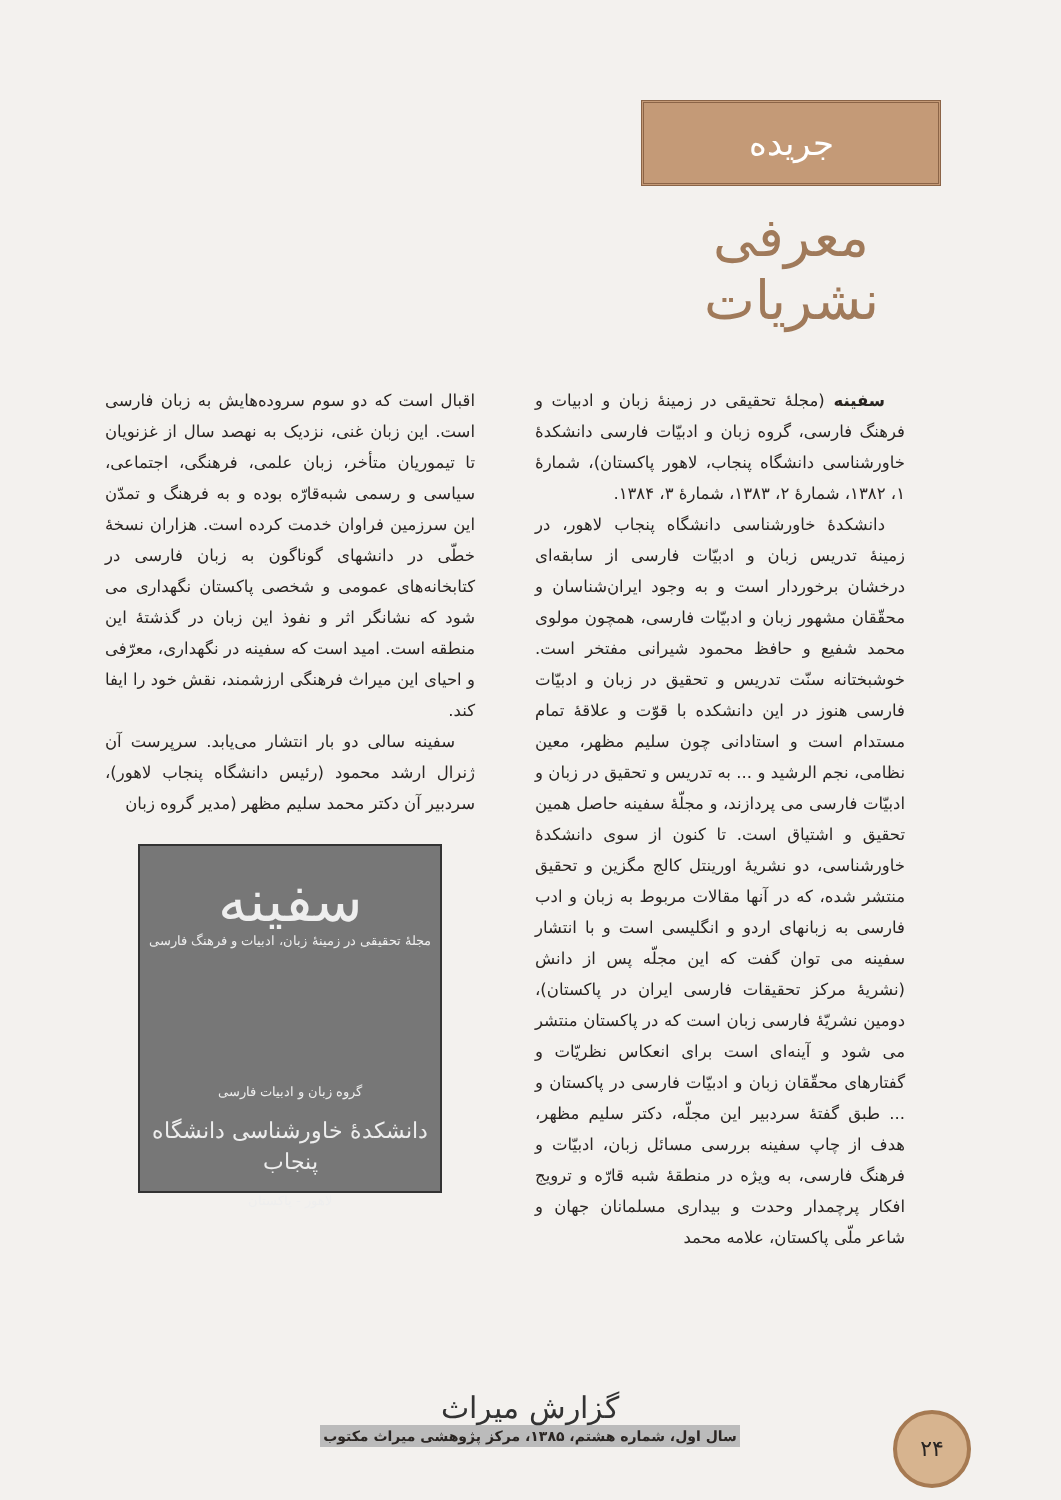جریده
معرفی نشریات
سفینه (مجلهٔ تحقیقی در زمینهٔ زبان و ادبیات و فرهنگ فارسی، گروه زبان و ادبیّات فارسی دانشکدهٔ خاورشناسی دانشگاه پنجاب، لاهور پاکستان)، شمارهٔ ۱، ۱۳۸۲، شمارهٔ ۲، ۱۳۸۳، شمارهٔ ۳، ۱۳۸۴.
دانشکدهٔ خاورشناسی دانشگاه پنجاب لاهور، در زمینهٔ تدریس زبان و ادبیّات فارسی از سابقه‌ای درخشان برخوردار است و به وجود ایران‌شناسان و محقّقان مشهور زبان و ادبیّات فارسی، همچون مولوی محمد شفیع و حافظ محمود شیرانی مفتخر است. خوشبختانه سنّت تدریس و تحقیق در زبان و ادبیّات فارسی هنوز در این دانشکده با قوّت و علاقهٔ تمام مستدام است و استادانی چون سلیم مظهر، معین نظامی، نجم الرشید و ... به تدریس و تحقیق در زبان و ادبیّات فارسی می پردازند، و مجلّهٔ سفینه حاصل همین تحقیق و اشتیاق است. تا کنون از سوی دانشکدهٔ خاورشناسی، دو نشریهٔ اورینتل کالج مگزین و تحقیق منتشر شده، که در آنها مقالات مربوط به زبان و ادب فارسی به زبانهای اردو و انگلیسی است و با انتشار سفینه می توان گفت که این مجلّه پس از دانش (نشریهٔ مرکز تحقیقات فارسی ایران در پاکستان)، دومین نشریّهٔ فارسی زبان است که در پاکستان منتشر می شود و آینه‌ای است برای انعکاس نظریّات و گفتارهای محقّقان زبان و ادبیّات فارسی در پاکستان و ... طبق گفتهٔ سردبیر این مجلّه، دکتر سلیم مظهر، هدف از چاپ سفینه بررسی مسائل زبان، ادبیّات و فرهنگ فارسی، به ویژه در منطقهٔ شبه قارّه و ترویج افکار پرچمدار وحدت و بیداری مسلمانان جهان و شاعر ملّی پاکستان، علامه محمد
اقبال است که دو سوم سروده‌هایش به زبان فارسی است. این زبان غنی، نزدیک به نهصد سال از غزنویان تا تیموریان متأخر، زبان علمی، فرهنگی، اجتماعی، سیاسی و رسمی شبه‌قارّه بوده و به فرهنگ و تمدّن این سرزمین فراوان خدمت کرده است. هزاران نسخهٔ خطّی در دانشهای گوناگون به زبان فارسی در کتابخانه‌های عمومی و شخصی پاکستان نگهداری می شود که نشانگر اثر و نفوذ این زبان در گذشتهٔ این منطقه است. امید است که سفینه در نگهداری، معرّفی و احیای این میراث فرهنگی ارزشمند، نقش خود را ایفا کند.
سفینه سالی دو بار انتشار می‌یابد. سرپرست آن ژنرال ارشد محمود (رئیس دانشگاه پنجاب لاهور)، سردبیر آن دکتر محمد سلیم مظهر (مدیر گروه زبان
سفینه
مجلهٔ تحقیقی در زمینهٔ زبان، ادبیات و فرهنگ فارسی
گروه زبان و ادبیات فارسی
دانشکدهٔ خاورشناسی دانشگاه پنجاب
لاهور - پاکستان
گزارش میراث
سال اول، شماره هشتم، ۱۳۸۵، مرکز پژوهشی میراث مکتوب
۲۴